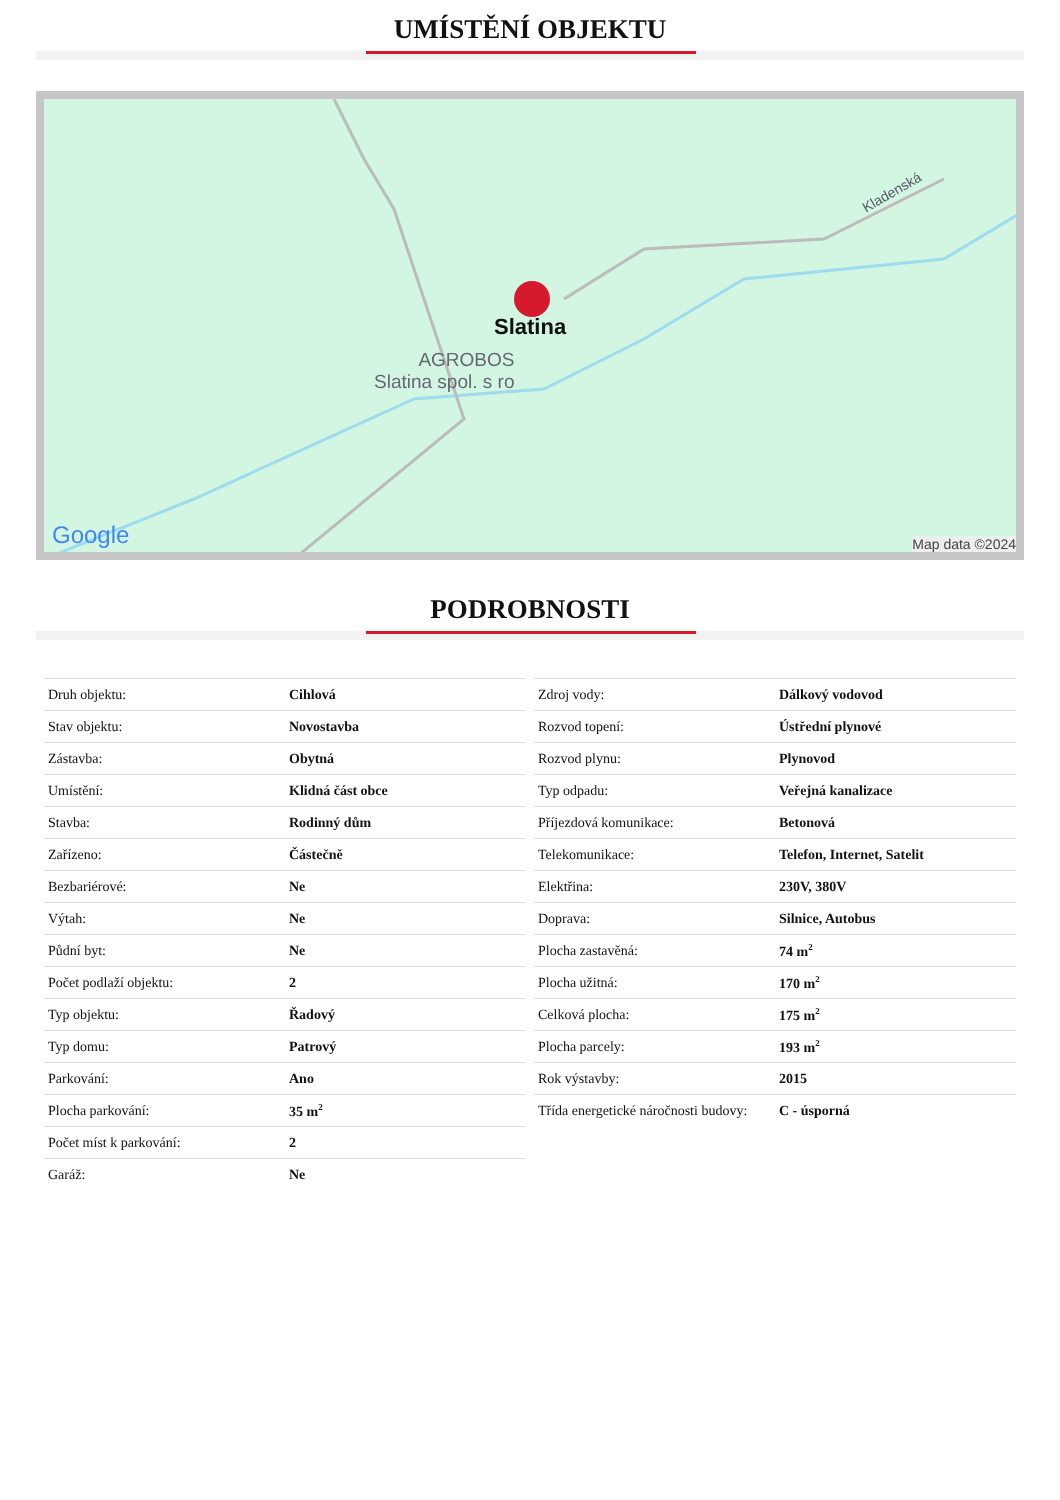UMÍSTĚNÍ OBJEKTU
Slatina
AGROBOS
Slatina spol. s ro
Kladenská
Google
Map data ©2024
PODROBNOSTI
| Druh objektu: | Cihlová |
| Stav objektu: | Novostavba |
| Zástavba: | Obytná |
| Umístění: | Klidná část obce |
| Stavba: | Rodinný dům |
| Zařízeno: | Částečně |
| Bezbariérové: | Ne |
| Výtah: | Ne |
| Půdní byt: | Ne |
| Počet podlaží objektu: | 2 |
| Typ objektu: | Řadový |
| Typ domu: | Patrový |
| Parkování: | Ano |
| Plocha parkování: | 35 m<sup>2</sup> |
| Počet míst k parkování: | 2 |
| Garáž: | Ne |
| Zdroj vody: | Dálkový vodovod |
| Rozvod topení: | Ústřední plynové |
| Rozvod plynu: | Plynovod |
| Typ odpadu: | Veřejná kanalizace |
| Příjezdová komunikace: | Betonová |
| Telekomunikace: | Telefon, Internet, Satelit |
| Elektřina: | 230V, 380V |
| Doprava: | Silnice, Autobus |
| Plocha zastavěná: | 74 m<sup>2</sup> |
| Plocha užitná: | 170 m<sup>2</sup> |
| Celková plocha: | 175 m<sup>2</sup> |
| Plocha parcely: | 193 m<sup>2</sup> |
| Rok výstavby: | 2015 |
| Třída energetické náročnosti budovy: | C - úsporná |